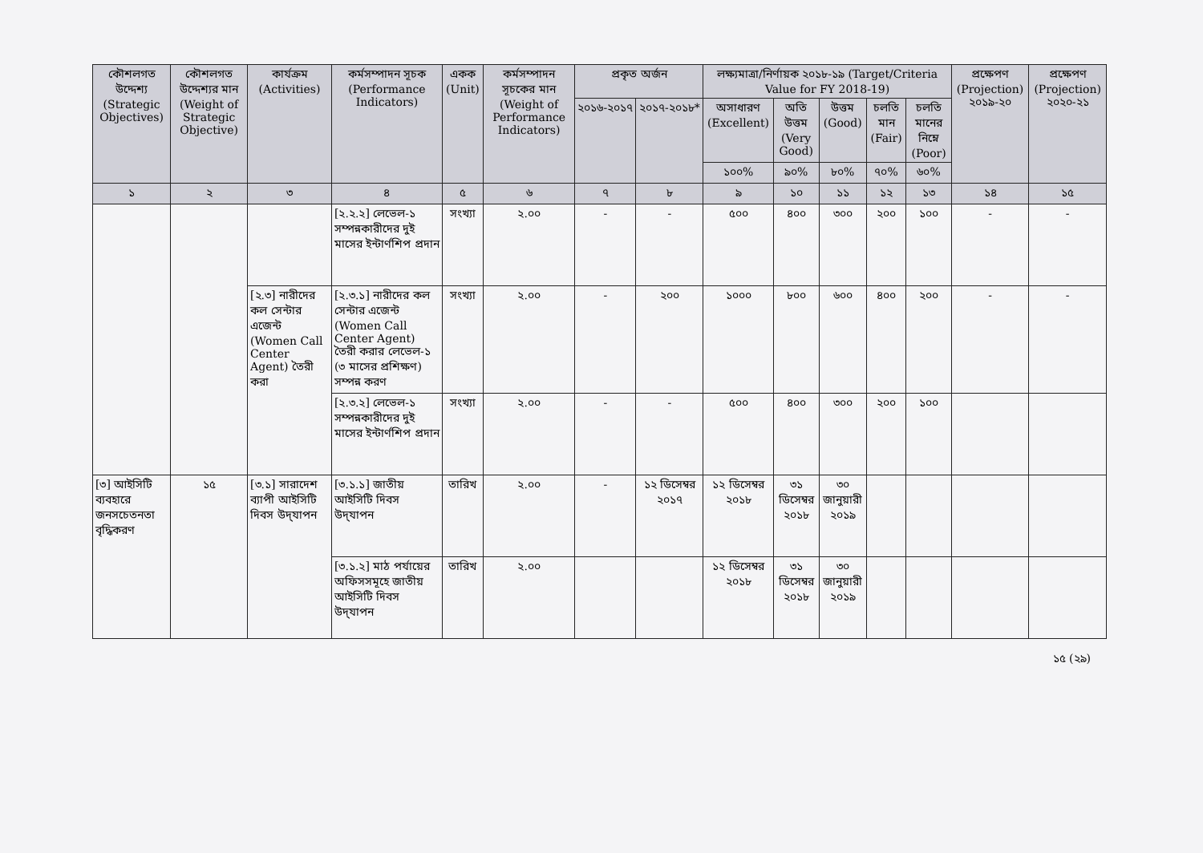| কৌশলগত উদ্দেশ্য (Strategic Objectives) | কৌশলগত উদ্দেশ্যর মান (Weight of Strategic Objective) | কার্যক্রম (Activities) | কর্মসম্পাদন সূচক (Performance Indicators) | একক (Unit) | কর্মসম্পাদন সূচকের মান (Weight of Performance Indicators) | প্রকৃত অর্জন | | লক্ষ্যমাত্রা/নির্ণায়ক ২০১৮-১৯ (Target/Criteria Value for FY 2018-19) | | | | | প্রক্ষেপণ (Projection) ২০১৯-২০ | প্রক্ষেপণ (Projection) ২০২০-২১ |
| --- | --- | --- | --- | --- | --- | --- | --- | --- | --- | --- | --- | --- | --- | --- |
| | | | | | | ২০১৬-২০১৭ | ২০১৭-২০১৮* | অসাধারণ (Excellent) | অতি উত্তম (Very Good) | উত্তম (Good) | চলতি মান (Fair) | চলতি মানের নিম্নে (Poor) | | |
| | | | | | | | | ১০০% | ৯০% | ৮০% | ৭০% | ৬০% | | |
| ১ | ২ | ৩ | ৪ | ৫ | ৬ | ৭ | ৮ | ৯ | ১০ | ১১ | ১২ | ১৩ | ১৪ | ১৫ |
| | | | [২.২.২] লেভেল-১ সম্পন্নকারীদের দুই মাসের ইন্টার্ণশিপ প্রদান | সংখ্যা | ২.০০ | - | - | ৫০০ | ৪০০ | ৩০০ | ২০০ | ১০০ | - | - |
| | | [২.৩] নারীদের কল সেন্টার এজেন্ট (Women Call Center Agent) তৈরী করা | [২.৩.১] নারীদের কল সেন্টার এজেন্ট (Women Call Center Agent) তৈরী করার লেভেল-১ (৩ মাসের প্রশিক্ষণ) সম্পন্ন করণ | সংখ্যা | ২.০০ | - | ২০০ | ১০০০ | ৮০০ | ৬০০ | ৪০০ | ২০০ | - | - |
| | | | [২.৩.২] লেভেল-১ সম্পন্নকারীদের দুই মাসের ইন্টার্ণশিপ প্রদান | সংখ্যা | ২.০০ | - | - | ৫০০ | ৪০০ | ৩০০ | ২০০ | ১০০ | | |
| [৩] আইসিটি ব্যবহারে জনসচেতনতা বৃদ্ধিকরণ | ১৫ | [৩.১] সারাদেশ ব্যাপী আইসিটি দিবস উদ্‌যাপন | [৩.১.১] জাতীয় আইসিটি দিবস উদ্‌যাপন | তারিখ | ২.০০ | - | ১২ ডিসেম্বর ২০১৭ | ১২ ডিসেম্বর ২০১৮ | ৩১ ডিসেম্বর ২০১৮ | ৩০ জানুয়ারী ২০১৯ | | | | |
| | | | [৩.১.২] মাঠ পর্যায়ের অফিসসমূহে জাতীয় আইসিটি দিবস উদ্‌যাপন | তারিখ | ২.০০ | | | ১২ ডিসেম্বর ২০১৮ | ৩১ ডিসেম্বর ২০১৮ | ৩০ জানুয়ারী ২০১৯ | | | | |
১৫ (২৯)